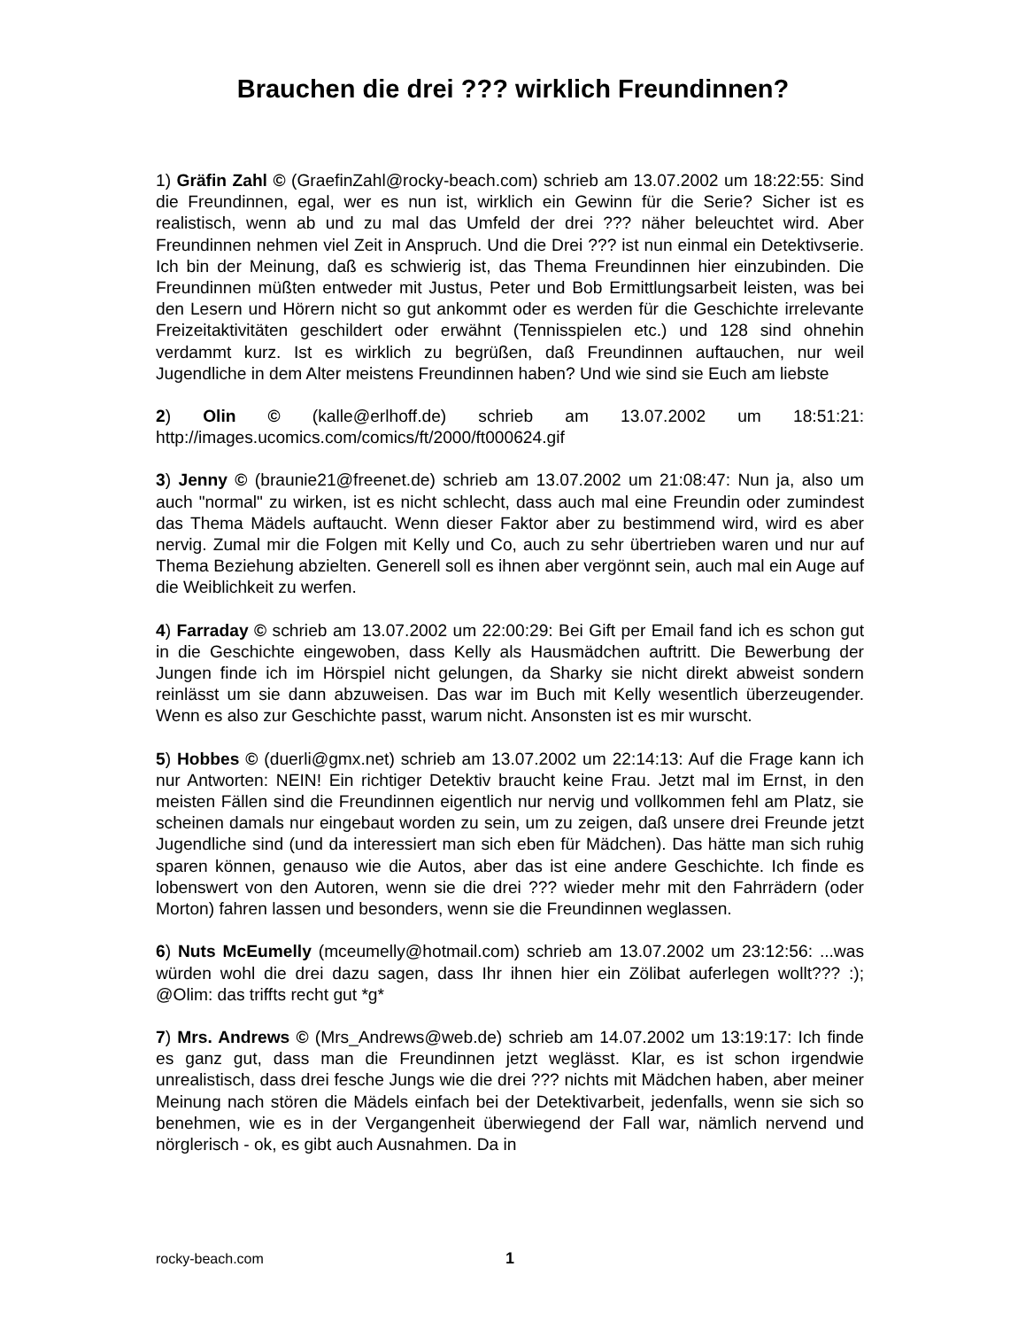Brauchen die drei ??? wirklich Freundinnen?
1) Gräfin Zahl © (GraefinZahl@rocky-beach.com) schrieb am 13.07.2002 um 18:22:55: Sind die Freundinnen, egal, wer es nun ist, wirklich ein Gewinn für die Serie? Sicher ist es realistisch, wenn ab und zu mal das Umfeld der drei ??? näher beleuchtet wird. Aber Freundinnen nehmen viel Zeit in Anspruch. Und die Drei ??? ist nun einmal ein Detektivserie. Ich bin der Meinung, daß es schwierig ist, das Thema Freundinnen hier einzubinden. Die Freundinnen müßten entweder mit Justus, Peter und Bob Ermittlungsarbeit leisten, was bei den Lesern und Hörern nicht so gut ankommt oder es werden für die Geschichte irrelevante Freizeitaktivitäten geschildert oder erwähnt (Tennisspielen etc.) und 128 sind ohnehin verdammt kurz. Ist es wirklich zu begrüßen, daß Freundinnen auftauchen, nur weil Jugendliche in dem Alter meistens Freundinnen haben? Und wie sind sie Euch am liebste
2) Olin © (kalle@erlhoff.de) schrieb am 13.07.2002 um 18:51:21: http://images.ucomics.com/comics/ft/2000/ft000624.gif
3) Jenny © (braunie21@freenet.de) schrieb am 13.07.2002 um 21:08:47: Nun ja, also um auch "normal" zu wirken, ist es nicht schlecht, dass auch mal eine Freundin oder zumindest das Thema Mädels auftaucht. Wenn dieser Faktor aber zu bestimmend wird, wird es aber nervig. Zumal mir die Folgen mit Kelly und Co, auch zu sehr übertrieben waren und nur auf Thema Beziehung abzielten. Generell soll es ihnen aber vergönnt sein, auch mal ein Auge auf die Weiblichkeit zu werfen.
4) Farraday © schrieb am 13.07.2002 um 22:00:29: Bei Gift per Email fand ich es schon gut in die Geschichte eingewoben, dass Kelly als Hausmädchen auftritt. Die Bewerbung der Jungen finde ich im Hörspiel nicht gelungen, da Sharky sie nicht direkt abweist sondern reinlässt um sie dann abzuweisen. Das war im Buch mit Kelly wesentlich überzeugender. Wenn es also zur Geschichte passt, warum nicht. Ansonsten ist es mir wurscht.
5) Hobbes © (duerli@gmx.net) schrieb am 13.07.2002 um 22:14:13: Auf die Frage kann ich nur Antworten: NEIN! Ein richtiger Detektiv braucht keine Frau. Jetzt mal im Ernst, in den meisten Fällen sind die Freundinnen eigentlich nur nervig und vollkommen fehl am Platz, sie scheinen damals nur eingebaut worden zu sein, um zu zeigen, daß unsere drei Freunde jetzt Jugendliche sind (und da interessiert man sich eben für Mädchen). Das hätte man sich ruhig sparen können, genauso wie die Autos, aber das ist eine andere Geschichte. Ich finde es lobenswert von den Autoren, wenn sie die drei ??? wieder mehr mit den Fahrrädern (oder Morton) fahren lassen und besonders, wenn sie die Freundinnen weglassen.
6) Nuts McEumelly (mceumelly@hotmail.com) schrieb am 13.07.2002 um 23:12:56: ...was würden wohl die drei dazu sagen, dass Ihr ihnen hier ein Zölibat auferlegen wollt??? :); @Olim: das triffts recht gut *g*
7) Mrs. Andrews © (Mrs_Andrews@web.de) schrieb am 14.07.2002 um 13:19:17: Ich finde es ganz gut, dass man die Freundinnen jetzt weglässt. Klar, es ist schon irgendwie unrealistisch, dass drei fesche Jungs wie die drei ??? nichts mit Mädchen haben, aber meiner Meinung nach stören die Mädels einfach bei der Detektivarbeit, jedenfalls, wenn sie sich so benehmen, wie es in der Vergangenheit überwiegend der Fall war, nämlich nervend und nörglerisch - ok, es gibt auch Ausnahmen. Da in
rocky-beach.com 1